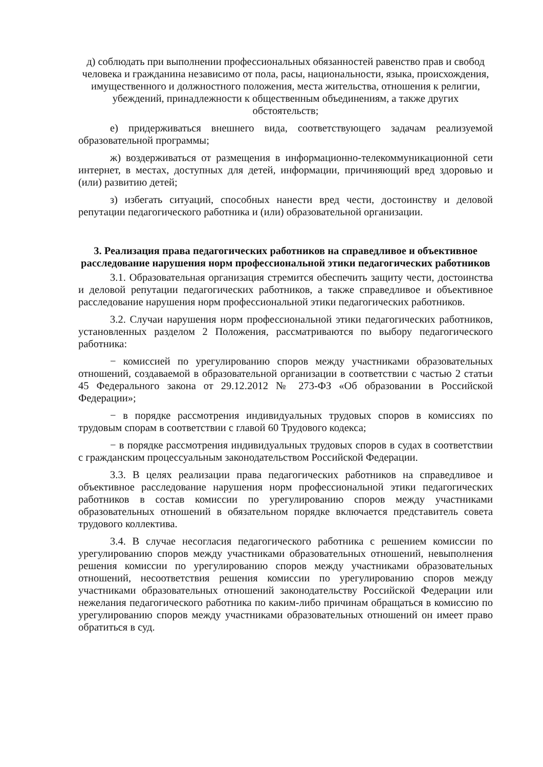д) соблюдать при выполнении профессиональных обязанностей равенство прав и свобод человека и гражданина независимо от пола, расы, национальности, языка, происхождения, имущественного и должностного положения, места жительства, отношения к религии, убеждений, принадлежности к общественным объединениям, а также других обстоятельств;
е) придерживаться внешнего вида, соответствующего задачам реализуемой образовательной программы;
ж) воздерживаться от размещения в информационно-телекоммуникационной сети интернет, в местах, доступных для детей, информации, причиняющий вред здоровью и (или) развитию детей;
з) избегать ситуаций, способных нанести вред чести, достоинству и деловой репутации педагогического работника и (или) образовательной организации.
3. Реализация права педагогических работников на справедливое и объективное расследование нарушения норм профессиональной этики педагогических работников
3.1. Образовательная организация стремится обеспечить защиту чести, достоинства и деловой репутации педагогических работников, а также справедливое и объективное расследование нарушения норм профессиональной этики педагогических работников.
3.2. Случаи нарушения норм профессиональной этики педагогических работников, установленных разделом 2 Положения, рассматриваются по выбору педагогического работника:
− комиссией по урегулированию споров между участниками образовательных отношений, создаваемой в образовательной организации в соответствии с частью 2 статьи 45 Федерального закона от 29.12.2012 № 273-ФЗ «Об образовании в Российской Федерации»;
− в порядке рассмотрения индивидуальных трудовых споров в комиссиях по трудовым спорам в соответствии с главой 60 Трудового кодекса;
− в порядке рассмотрения индивидуальных трудовых споров в судах в соответствии с гражданским процессуальным законодательством Российской Федерации.
3.3. В целях реализации права педагогических работников на справедливое и объективное расследование нарушения норм профессиональной этики педагогических работников в состав комиссии по урегулированию споров между участниками образовательных отношений в обязательном порядке включается представитель совета трудового коллектива.
3.4. В случае несогласия педагогического работника с решением комиссии по урегулированию споров между участниками образовательных отношений, невыполнения решения комиссии по урегулированию споров между участниками образовательных отношений, несоответствия решения комиссии по урегулированию споров между участниками образовательных отношений законодательству Российской Федерации или нежелания педагогического работника по каким-либо причинам обращаться в комиссию по урегулированию споров между участниками образовательных отношений он имеет право обратиться в суд.